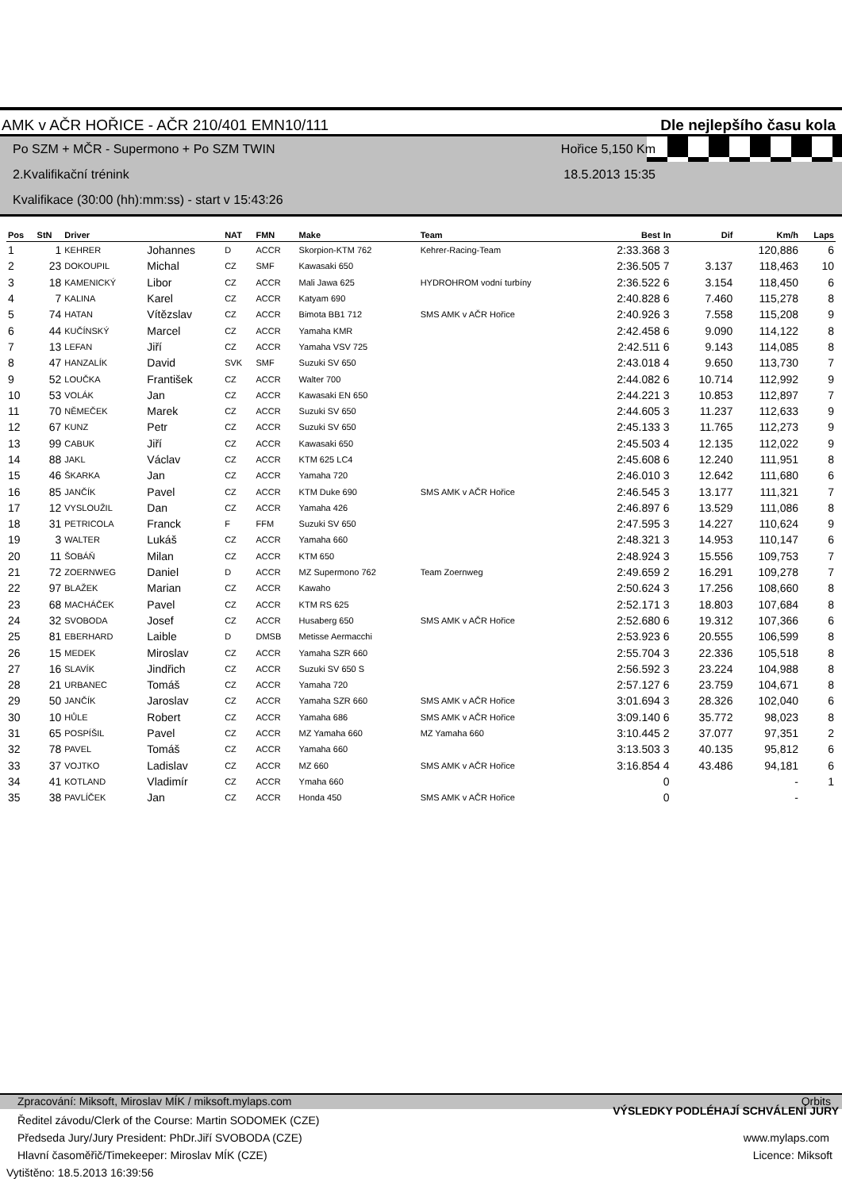AMK v AČR HOŘICE - AČR 210/401 EMN10/111 Dle nejlepšího času kola
Po SZM + MČR - Supermono + Po SZM TWIN Hořice 5,150 Km
2.Kvalifikační trénink 18.5.2013 15:35
Kvalifikace (30:00 (hh):mm:ss) - start v 15:43:26
| Pos | StN | Driver | | NAT | FMN | Make | Team | Best | In | Dif | Km/h | Laps |
| --- | --- | --- | --- | --- | --- | --- | --- | --- | --- | --- | --- | --- |
| 1 | 1 | KEHRER | Johannes | D | ACCR | Skorpion-KTM 762 | Kehrer-Racing-Team | 2:33.368 | 3 | | 120,886 | 6 |
| 2 | 23 | DOKOUPIL | Michal | CZ | SMF | Kawasaki 650 | | 2:36.505 | 7 | 3.137 | 118,463 | 10 |
| 3 | 18 | KAMENICKÝ | Libor | CZ | ACCR | Mali Jawa 625 | HYDROHROM vodní turbíny | 2:36.522 | 6 | 3.154 | 118,450 | 6 |
| 4 | 7 | KALINA | Karel | CZ | ACCR | Katyam 690 | | 2:40.828 | 6 | 7.460 | 115,278 | 8 |
| 5 | 74 | HATAN | Vítězslav | CZ | ACCR | Bimota BB1 712 | SMS AMK v AČR Hořice | 2:40.926 | 3 | 7.558 | 115,208 | 9 |
| 6 | 44 | KUČÍNSKÝ | Marcel | CZ | ACCR | Yamaha KMR | | 2:42.458 | 6 | 9.090 | 114,122 | 8 |
| 7 | 13 | LEFAN | Jiří | CZ | ACCR | Yamaha VSV 725 | | 2:42.511 | 6 | 9.143 | 114,085 | 8 |
| 8 | 47 | HANZALÍK | David | SVK | SMF | Suzuki SV 650 | | 2:43.018 | 4 | 9.650 | 113,730 | 7 |
| 9 | 52 | LOUČKA | František | CZ | ACCR | Walter 700 | | 2:44.082 | 6 | 10.714 | 112,992 | 9 |
| 10 | 53 | VOLÁK | Jan | CZ | ACCR | Kawasaki EN 650 | | 2:44.221 | 3 | 10.853 | 112,897 | 7 |
| 11 | 70 | NĚMEČEK | Marek | CZ | ACCR | Suzuki SV 650 | | 2:44.605 | 3 | 11.237 | 112,633 | 9 |
| 12 | 67 | KUNZ | Petr | CZ | ACCR | Suzuki SV 650 | | 2:45.133 | 3 | 11.765 | 112,273 | 9 |
| 13 | 99 | CABUK | Jiří | CZ | ACCR | Kawasaki 650 | | 2:45.503 | 4 | 12.135 | 112,022 | 9 |
| 14 | 88 | JAKL | Václav | CZ | ACCR | KTM 625 LC4 | | 2:45.608 | 6 | 12.240 | 111,951 | 8 |
| 15 | 46 | ŠKARKA | Jan | CZ | ACCR | Yamaha 720 | | 2:46.010 | 3 | 12.642 | 111,680 | 6 |
| 16 | 85 | JANČÍK | Pavel | CZ | ACCR | KTM Duke 690 | SMS AMK v AČR Hořice | 2:46.545 | 3 | 13.177 | 111,321 | 7 |
| 17 | 12 | VYSLOUŽIL | Dan | CZ | ACCR | Yamaha 426 | | 2:46.897 | 6 | 13.529 | 111,086 | 8 |
| 18 | 31 | PETRICOLA | Franck | F | FFM | Suzuki SV 650 | | 2:47.595 | 3 | 14.227 | 110,624 | 9 |
| 19 | 3 | WALTER | Lukáš | CZ | ACCR | Yamaha 660 | | 2:48.321 | 3 | 14.953 | 110,147 | 6 |
| 20 | 11 | ŠOBÁŇ | Milan | CZ | ACCR | KTM 650 | | 2:48.924 | 3 | 15.556 | 109,753 | 7 |
| 21 | 72 | ZOERNWEG | Daniel | D | ACCR | MZ Supermono 762 | Team Zoernweg | 2:49.659 | 2 | 16.291 | 109,278 | 7 |
| 22 | 97 | BLAŽEK | Marian | CZ | ACCR | Kawaho | | 2:50.624 | 3 | 17.256 | 108,660 | 8 |
| 23 | 68 | MACHÁČEK | Pavel | CZ | ACCR | KTM RS 625 | | 2:52.171 | 3 | 18.803 | 107,684 | 8 |
| 24 | 32 | SVOBODA | Josef | CZ | ACCR | Husaberg 650 | SMS AMK v AČR Hořice | 2:52.680 | 6 | 19.312 | 107,366 | 6 |
| 25 | 81 | EBERHARD | Laible | D | DMSB | Metisse Aermacchi | | 2:53.923 | 6 | 20.555 | 106,599 | 8 |
| 26 | 15 | MEDEK | Miroslav | CZ | ACCR | Yamaha SZR 660 | | 2:55.704 | 3 | 22.336 | 105,518 | 8 |
| 27 | 16 | SLAVÍK | Jindřich | CZ | ACCR | Suzuki SV 650 S | | 2:56.592 | 3 | 23.224 | 104,988 | 8 |
| 28 | 21 | URBANEC | Tomáš | CZ | ACCR | Yamaha 720 | | 2:57.127 | 6 | 23.759 | 104,671 | 8 |
| 29 | 50 | JANČÍK | Jaroslav | CZ | ACCR | Yamaha SZR 660 | SMS AMK v AČR Hořice | 3:01.694 | 3 | 28.326 | 102,040 | 6 |
| 30 | 10 | HŮLE | Robert | CZ | ACCR | Yamaha 686 | SMS AMK v AČR Hořice | 3:09.140 | 6 | 35.772 | 98,023 | 8 |
| 31 | 65 | POSPÍŠIL | Pavel | CZ | ACCR | MZ Yamaha 660 | MZ Yamaha 660 | 3:10.445 | 2 | 37.077 | 97,351 | 2 |
| 32 | 78 | PAVEL | Tomáš | CZ | ACCR | Yamaha 660 | | 3:13.503 | 3 | 40.135 | 95,812 | 6 |
| 33 | 37 | VOJTKO | Ladislav | CZ | ACCR | MZ 660 | SMS AMK v AČR Hořice | 3:16.854 | 4 | 43.486 | 94,181 | 6 |
| 34 | 41 | KOTLAND | Vladimír | CZ | ACCR | Ymaha 660 | | | 0 | | - | 1 |
| 35 | 38 | PAVLÍČEK | Jan | CZ | ACCR | Honda 450 | SMS AMK v AČR Hořice | | 0 | | - | |
Zpracování: Miksoft, Miroslav MÍK / miksoft.mylaps.com Orbits
Ředitel závodu/Clerk of the Course: Martin SODOMEK (CZE) VÝSLEDKY PODLÉHAJÍ SCHVÁLENÍ JURY
Předseda Jury/Jury President: PhDr.Jiří SVOBODA (CZE) www.mylaps.com
Hlavní časoměřič/Timekeeper: Miroslav MÍK (CZE) Licence: Miksoft
Vytištěno: 18.5.2013 16:39:56